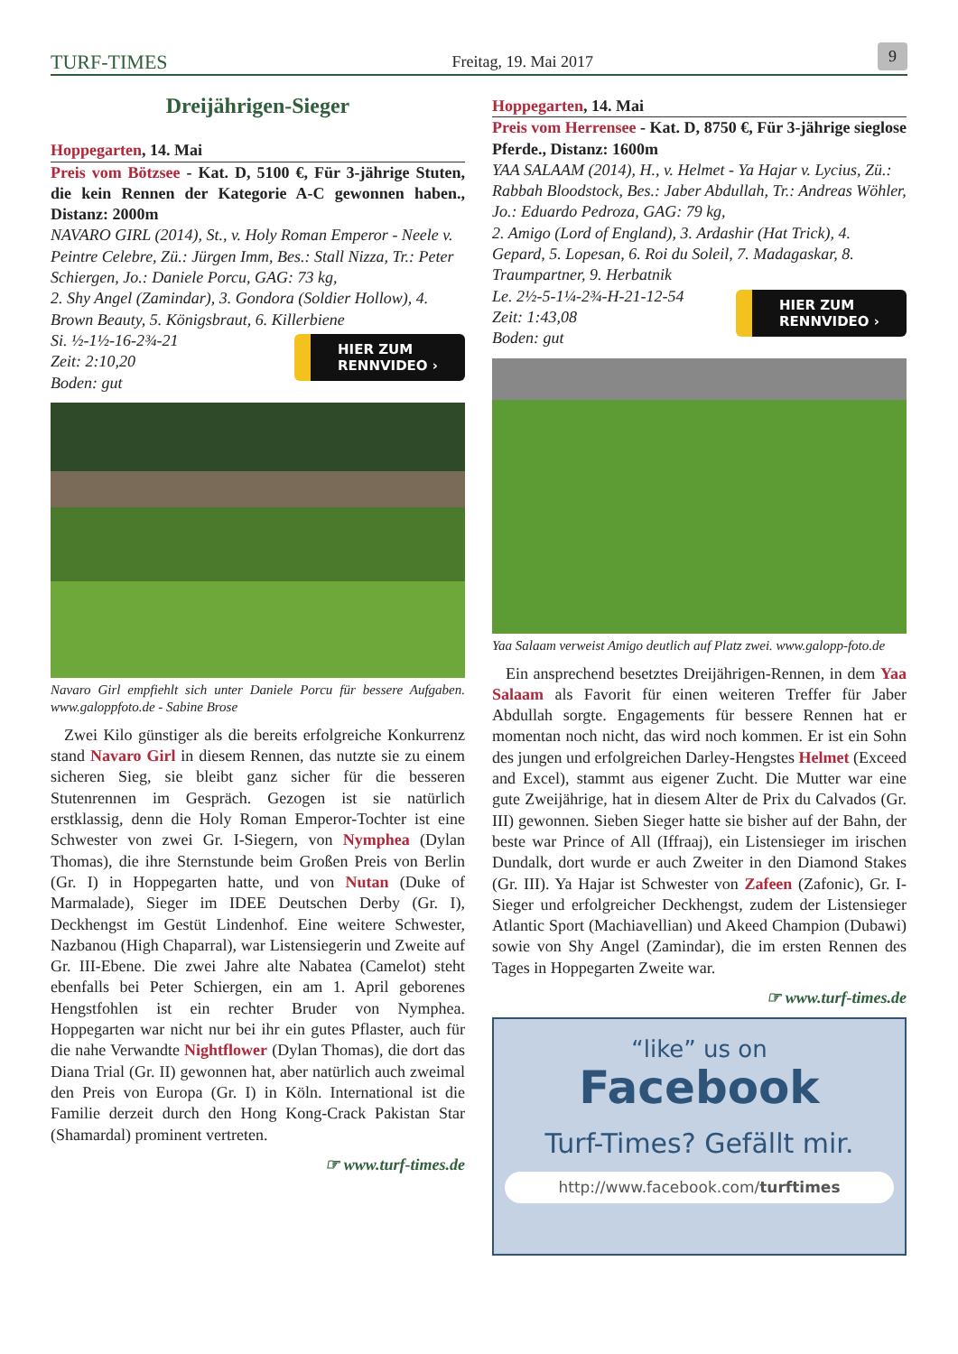TURF-TIMES Freitag, 19. Mai 2017 9
Dreijährigen-Sieger
Hoppegarten, 14. Mai
Preis vom Bötzsee - Kat. D, 5100 €, Für 3-jährige Stuten, die kein Rennen der Kategorie A-C gewonnen haben., Distanz: 2000m
NAVARO GIRL (2014), St., v. Holy Roman Emperor - Neele v. Peintre Celebre, Zü.: Jürgen Imm, Bes.: Stall Nizza, Tr.: Peter Schiergen, Jo.: Daniele Porcu, GAG: 73 kg,
2. Shy Angel (Zamindar), 3. Gondora (Soldier Hollow), 4. Brown Beauty, 5. Königsbraut, 6. Killerbiene
HIER ZUM
RENNVIDEO ›
Si. ½-1½-16-2¾-21
Zeit: 2:10,20
Boden: gut
Navaro Girl empfiehlt sich unter Daniele Porcu für bessere Aufgaben. www.galoppfoto.de - Sabine Brose
Zwei Kilo günstiger als die bereits erfolgreiche Konkurrenz stand Navaro Girl in diesem Rennen, das nutzte sie zu einem sicheren Sieg, sie bleibt ganz sicher für die besseren Stutenrennen im Gespräch. Gezogen ist sie natürlich erstklassig, denn die Holy Roman Emperor-Tochter ist eine Schwester von zwei Gr. I-Siegern, von Nymphea (Dylan Thomas), die ihre Sternstunde beim Großen Preis von Berlin (Gr. I) in Hoppegarten hatte, und von Nutan (Duke of Marmalade), Sieger im IDEE Deutschen Derby (Gr. I), Deckhengst im Gestüt Lindenhof. Eine weitere Schwester, Nazbanou (High Chaparral), war Listensiegerin und Zweite auf Gr. III-Ebene. Die zwei Jahre alte Nabatea (Camelot) steht ebenfalls bei Peter Schiergen, ein am 1. April geborenes Hengstfohlen ist ein rechter Bruder von Nymphea. Hoppegarten war nicht nur bei ihr ein gutes Pflaster, auch für die nahe Verwandte Nightflower (Dylan Thomas), die dort das Diana Trial (Gr. II) gewonnen hat, aber natürlich auch zweimal den Preis von Europa (Gr. I) in Köln. International ist die Familie derzeit durch den Hong Kong-Crack Pakistan Star (Shamardal) prominent vertreten.
☞ www.turf-times.de
Hoppegarten, 14. Mai
Preis vom Herrensee - Kat. D, 8750 €, Für 3-jährige sieglose Pferde., Distanz: 1600m
YAA SALAAM (2014), H., v. Helmet - Ya Hajar v. Lycius, Zü.: Rabbah Bloodstock, Bes.: Jaber Abdullah, Tr.: Andreas Wöhler, Jo.: Eduardo Pedroza, GAG: 79 kg,
2. Amigo (Lord of England), 3. Ardashir (Hat Trick), 4. Gepard, 5. Lopesan, 6. Roi du Soleil, 7. Madagaskar, 8. Traumpartner, 9. Herbatnik
HIER ZUM
RENNVIDEO ›
Le. 2½-5-1¼-2¾-H-21-12-54
Zeit: 1:43,08
Boden: gut
Yaa Salaam verweist Amigo deutlich auf Platz zwei. www.galopp-foto.de
Ein ansprechend besetztes Dreijährigen-Rennen, in dem Yaa Salaam als Favorit für einen weiteren Treffer für Jaber Abdullah sorgte. Engagements für bessere Rennen hat er momentan noch nicht, das wird noch kommen. Er ist ein Sohn des jungen und erfolgreichen Darley-Hengstes Helmet (Exceed and Excel), stammt aus eigener Zucht. Die Mutter war eine gute Zweijährige, hat in diesem Alter de Prix du Calvados (Gr. III) gewonnen. Sieben Sieger hatte sie bisher auf der Bahn, der beste war Prince of All (Iffraaj), ein Listensieger im irischen Dundalk, dort wurde er auch Zweiter in den Diamond Stakes (Gr. III). Ya Hajar ist Schwester von Zafeen (Zafonic), Gr. I-Sieger und erfolgreicher Deckhengst, zudem der Listensieger Atlantic Sport (Machiavellian) und Akeed Champion (Dubawi) sowie von Shy Angel (Zamindar), die im ersten Rennen des Tages in Hoppegarten Zweite war.
☞ www.turf-times.de
“like” us on
Facebook
Turf-Times? Gefällt mir.
http://www.facebook.com/turftimes